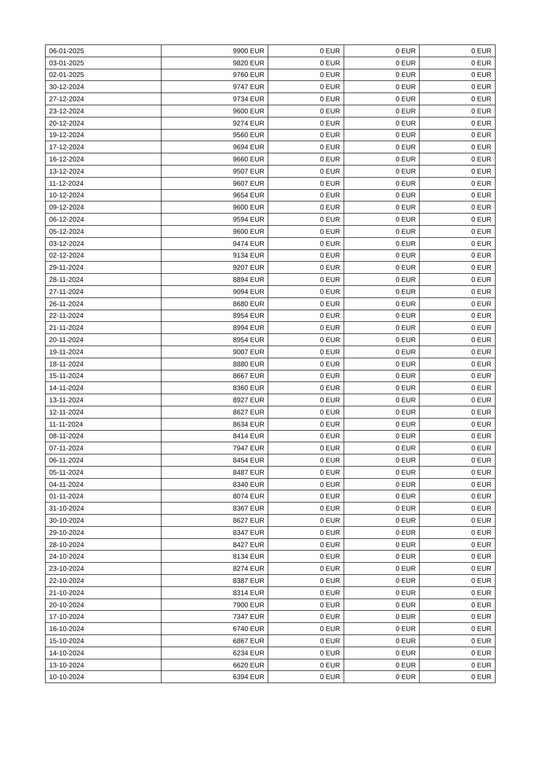| 06-01-2025 | 9900 EUR | 0 EUR | 0 EUR | 0 EUR |
| 03-01-2025 | 9820 EUR | 0 EUR | 0 EUR | 0 EUR |
| 02-01-2025 | 9760 EUR | 0 EUR | 0 EUR | 0 EUR |
| 30-12-2024 | 9747 EUR | 0 EUR | 0 EUR | 0 EUR |
| 27-12-2024 | 9734 EUR | 0 EUR | 0 EUR | 0 EUR |
| 23-12-2024 | 9600 EUR | 0 EUR | 0 EUR | 0 EUR |
| 20-12-2024 | 9274 EUR | 0 EUR | 0 EUR | 0 EUR |
| 19-12-2024 | 9560 EUR | 0 EUR | 0 EUR | 0 EUR |
| 17-12-2024 | 9694 EUR | 0 EUR | 0 EUR | 0 EUR |
| 16-12-2024 | 9660 EUR | 0 EUR | 0 EUR | 0 EUR |
| 13-12-2024 | 9507 EUR | 0 EUR | 0 EUR | 0 EUR |
| 11-12-2024 | 9607 EUR | 0 EUR | 0 EUR | 0 EUR |
| 10-12-2024 | 9654 EUR | 0 EUR | 0 EUR | 0 EUR |
| 09-12-2024 | 9600 EUR | 0 EUR | 0 EUR | 0 EUR |
| 06-12-2024 | 9594 EUR | 0 EUR | 0 EUR | 0 EUR |
| 05-12-2024 | 9600 EUR | 0 EUR | 0 EUR | 0 EUR |
| 03-12-2024 | 9474 EUR | 0 EUR | 0 EUR | 0 EUR |
| 02-12-2024 | 9134 EUR | 0 EUR | 0 EUR | 0 EUR |
| 29-11-2024 | 9207 EUR | 0 EUR | 0 EUR | 0 EUR |
| 28-11-2024 | 8894 EUR | 0 EUR | 0 EUR | 0 EUR |
| 27-11-2024 | 9094 EUR | 0 EUR | 0 EUR | 0 EUR |
| 26-11-2024 | 8680 EUR | 0 EUR | 0 EUR | 0 EUR |
| 22-11-2024 | 8954 EUR | 0 EUR | 0 EUR | 0 EUR |
| 21-11-2024 | 8994 EUR | 0 EUR | 0 EUR | 0 EUR |
| 20-11-2024 | 8954 EUR | 0 EUR | 0 EUR | 0 EUR |
| 19-11-2024 | 9007 EUR | 0 EUR | 0 EUR | 0 EUR |
| 18-11-2024 | 8880 EUR | 0 EUR | 0 EUR | 0 EUR |
| 15-11-2024 | 8667 EUR | 0 EUR | 0 EUR | 0 EUR |
| 14-11-2024 | 8360 EUR | 0 EUR | 0 EUR | 0 EUR |
| 13-11-2024 | 8927 EUR | 0 EUR | 0 EUR | 0 EUR |
| 12-11-2024 | 8627 EUR | 0 EUR | 0 EUR | 0 EUR |
| 11-11-2024 | 8634 EUR | 0 EUR | 0 EUR | 0 EUR |
| 08-11-2024 | 8414 EUR | 0 EUR | 0 EUR | 0 EUR |
| 07-11-2024 | 7947 EUR | 0 EUR | 0 EUR | 0 EUR |
| 06-11-2024 | 8454 EUR | 0 EUR | 0 EUR | 0 EUR |
| 05-11-2024 | 8487 EUR | 0 EUR | 0 EUR | 0 EUR |
| 04-11-2024 | 8340 EUR | 0 EUR | 0 EUR | 0 EUR |
| 01-11-2024 | 8074 EUR | 0 EUR | 0 EUR | 0 EUR |
| 31-10-2024 | 8367 EUR | 0 EUR | 0 EUR | 0 EUR |
| 30-10-2024 | 8627 EUR | 0 EUR | 0 EUR | 0 EUR |
| 29-10-2024 | 8347 EUR | 0 EUR | 0 EUR | 0 EUR |
| 28-10-2024 | 8427 EUR | 0 EUR | 0 EUR | 0 EUR |
| 24-10-2024 | 8134 EUR | 0 EUR | 0 EUR | 0 EUR |
| 23-10-2024 | 8274 EUR | 0 EUR | 0 EUR | 0 EUR |
| 22-10-2024 | 8387 EUR | 0 EUR | 0 EUR | 0 EUR |
| 21-10-2024 | 8314 EUR | 0 EUR | 0 EUR | 0 EUR |
| 20-10-2024 | 7900 EUR | 0 EUR | 0 EUR | 0 EUR |
| 17-10-2024 | 7347 EUR | 0 EUR | 0 EUR | 0 EUR |
| 16-10-2024 | 6740 EUR | 0 EUR | 0 EUR | 0 EUR |
| 15-10-2024 | 6867 EUR | 0 EUR | 0 EUR | 0 EUR |
| 14-10-2024 | 6234 EUR | 0 EUR | 0 EUR | 0 EUR |
| 13-10-2024 | 6620 EUR | 0 EUR | 0 EUR | 0 EUR |
| 10-10-2024 | 6394 EUR | 0 EUR | 0 EUR | 0 EUR |